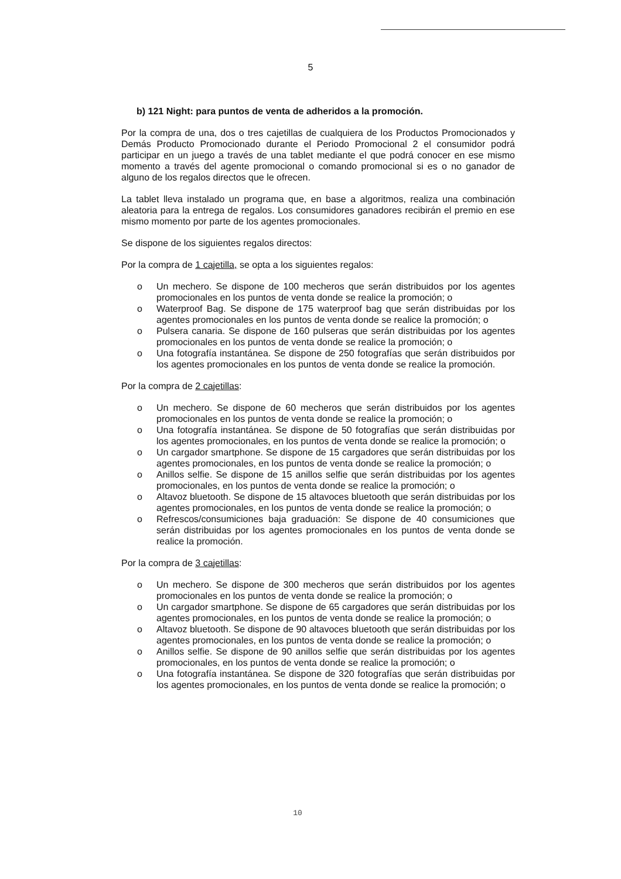5
b) 121 Night: para puntos de venta de adheridos a la promoción.
Por la compra de una, dos o tres cajetillas de cualquiera de los Productos Promocionados y Demás Producto Promocionado durante el Periodo Promocional 2 el consumidor podrá participar en un juego a través de una tablet mediante el que podrá conocer en ese mismo momento a través del agente promocional o comando promocional si es o no ganador de alguno de los regalos directos que le ofrecen.
La tablet lleva instalado un programa que, en base a algoritmos, realiza una combinación aleatoria para la entrega de regalos. Los consumidores ganadores recibirán el premio en ese mismo momento por parte de los agentes promocionales.
Se dispone de los siguientes regalos directos:
Por la compra de 1 cajetilla, se opta a los siguientes regalos:
o Un mechero. Se dispone de 100 mecheros que serán distribuidos por los agentes promocionales en los puntos de venta donde se realice la promoción; o
o Waterproof Bag. Se dispone de 175 waterproof bag que serán distribuidas por los agentes promocionales en los puntos de venta donde se realice la promoción; o
o Pulsera canaria. Se dispone de 160 pulseras que serán distribuidas por los agentes promocionales en los puntos de venta donde se realice la promoción; o
o Una fotografía instantánea. Se dispone de 250 fotografías que serán distribuidos por los agentes promocionales en los puntos de venta donde se realice la promoción.
Por la compra de 2 cajetillas:
o Un mechero. Se dispone de 60 mecheros que serán distribuidos por los agentes promocionales en los puntos de venta donde se realice la promoción; o
o Una fotografía instantánea. Se dispone de 50 fotografías que serán distribuidas por los agentes promocionales, en los puntos de venta donde se realice la promoción; o
o Un cargador smartphone. Se dispone de 15 cargadores que serán distribuidas por los agentes promocionales, en los puntos de venta donde se realice la promoción; o
o Anillos selfie. Se dispone de 15 anillos selfie que serán distribuidas por los agentes promocionales, en los puntos de venta donde se realice la promoción; o
o Altavoz bluetooth. Se dispone de 15 altavoces bluetooth que serán distribuidas por los agentes promocionales, en los puntos de venta donde se realice la promoción; o
o Refrescos/consumiciones baja graduación: Se dispone de 40 consumiciones que serán distribuidas por los agentes promocionales en los puntos de venta donde se realice la promoción.
Por la compra de 3 cajetillas:
o Un mechero. Se dispone de 300 mecheros que serán distribuidos por los agentes promocionales en los puntos de venta donde se realice la promoción; o
o Un cargador smartphone. Se dispone de 65 cargadores que serán distribuidas por los agentes promocionales, en los puntos de venta donde se realice la promoción; o
o Altavoz bluetooth. Se dispone de 90 altavoces bluetooth que serán distribuidas por los agentes promocionales, en los puntos de venta donde se realice la promoción; o
o Anillos selfie. Se dispone de 90 anillos selfie que serán distribuidas por los agentes promocionales, en los puntos de venta donde se realice la promoción; o
o Una fotografía instantánea. Se dispone de 320 fotografías que serán distribuidas por los agentes promocionales, en los puntos de venta donde se realice la promoción; o
10